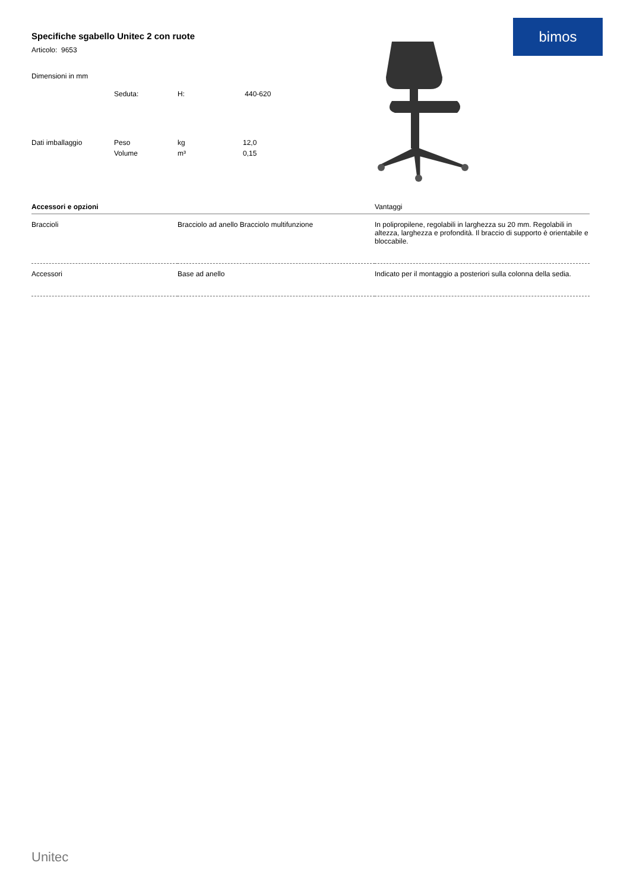bimos
Specifiche sgabello Unitec 2 con ruote
Articolo: 9653
| Dimensioni in mm | | | |
| | Seduta: | H: | 440-620 |
| Dati imballaggio | Peso | kg | 12,0 |
| | Volume | m³ | 0,15 |
| Accessori e opzioni | | Vantaggi |
| --- | --- | --- |
| Braccioli | Bracciolo ad anello Bracciolo multifunzione | In polipropilene, regolabili in larghezza su 20 mm. Regolabili in altezza, larghezza e profondità. Il braccio di supporto è orientabile e bloccabile. |
| Accessori | Base ad anello | Indicato per il montaggio a posteriori sulla colonna della sedia. |
Unitec